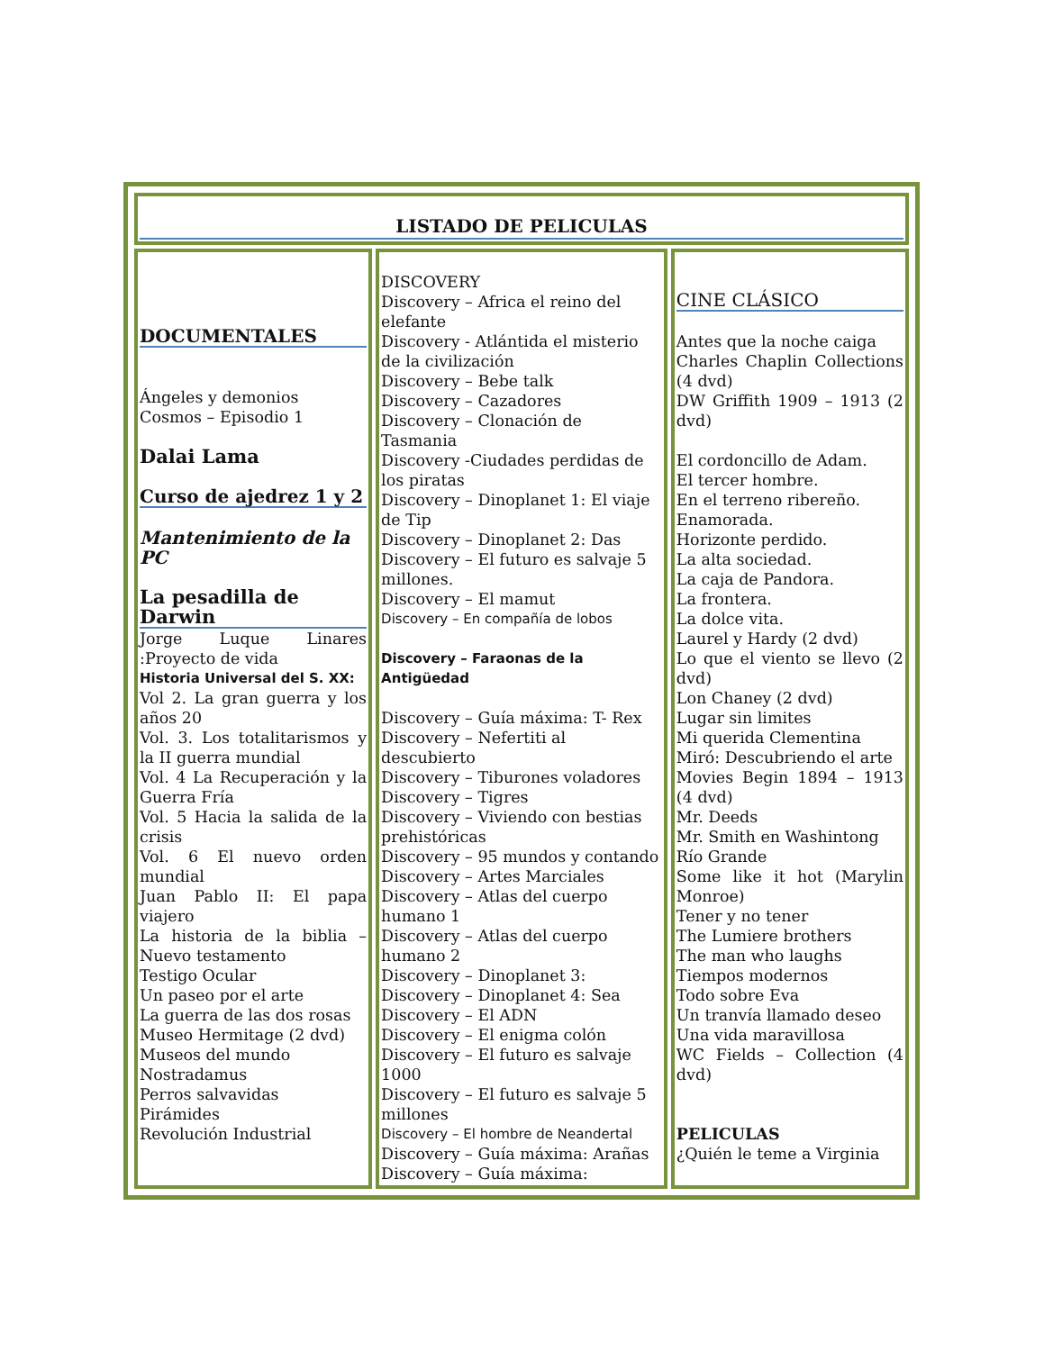| LISTADO DE PELICULAS | | |
| DOCUMENTALES Ángeles y demonios Cosmos – Episodio 1 Dalai Lama Curso de ajedrez 1 y 2 Mantenimiento de la PC La pesadilla de Darwin Jorge Luque Linares :Proyecto de vida Historia Universal del S. XX: Vol 2. La gran guerra y los años 20 Vol. 3. Los totalitarismos y la II guerra mundial Vol. 4 La Recuperación y la Guerra Fría Vol. 5 Hacia la salida de la crisis Vol. 6 El nuevo orden mundial Juan Pablo II: El papa viajero La historia de la biblia – Nuevo testamento Testigo Ocular Un paseo por el arte La guerra de las dos rosas Museo Hermitage (2 dvd) Museos del mundo Nostradamus Perros salvavidas Pirámides Revolución Industrial | DISCOVERY Discovery – Africa el reino del elefante Discovery - Atlántida el misterio de la civilización Discovery – Bebe talk Discovery – Cazadores Discovery – Clonación de Tasmania Discovery -Ciudades perdidas de los piratas Discovery – Dinoplanet 1: El viaje de Tip Discovery – Dinoplanet 2: Das Discovery – El futuro es salvaje 5 millones. Discovery – El mamut Discovery – En compañía de lobos Discovery – Faraonas de la Antigüedad Discovery – Guía máxima: T- Rex Discovery – Nefertiti al descubierto Discovery – Tiburones voladores Discovery – Tigres Discovery – Viviendo con bestias prehistóricas Discovery – 95 mundos y contando Discovery – Artes Marciales Discovery – Atlas del cuerpo humano 1 Discovery – Atlas del cuerpo humano 2 Discovery – Dinoplanet 3: Discovery – Dinoplanet 4: Sea Discovery – El ADN Discovery – El enigma colón Discovery – El futuro es salvaje 1000 Discovery – El futuro es salvaje 5 millones Discovery – El hombre de Neandertal Discovery – Guía máxima: Arañas Discovery – Guía máxima: | CINE CLÁSICO Antes que la noche caiga Charles Chaplin Collections (4 dvd) DW Griffith 1909 – 1913 (2 dvd) El cordoncillo de Adam. El tercer hombre. En el terreno ribereño. Enamorada. Horizonte perdido. La alta sociedad. La caja de Pandora. La frontera. La dolce vita. Laurel y Hardy (2 dvd) Lo que el viento se llevo (2 dvd) Lon Chaney (2 dvd) Lugar sin limites Mi querida Clementina Miró: Descubriendo el arte Movies Begin 1894 – 1913 (4 dvd) Mr. Deeds Mr. Smith en Washintong Río Grande Some like it hot (Marylin Monroe) Tener y no tener The Lumiere brothers The man who laughs Tiempos modernos Todo sobre Eva Un tranvía llamado deseo Una vida maravillosa WC Fields – Collection (4 dvd) PELICULAS ¿Quién le teme a Virginia |